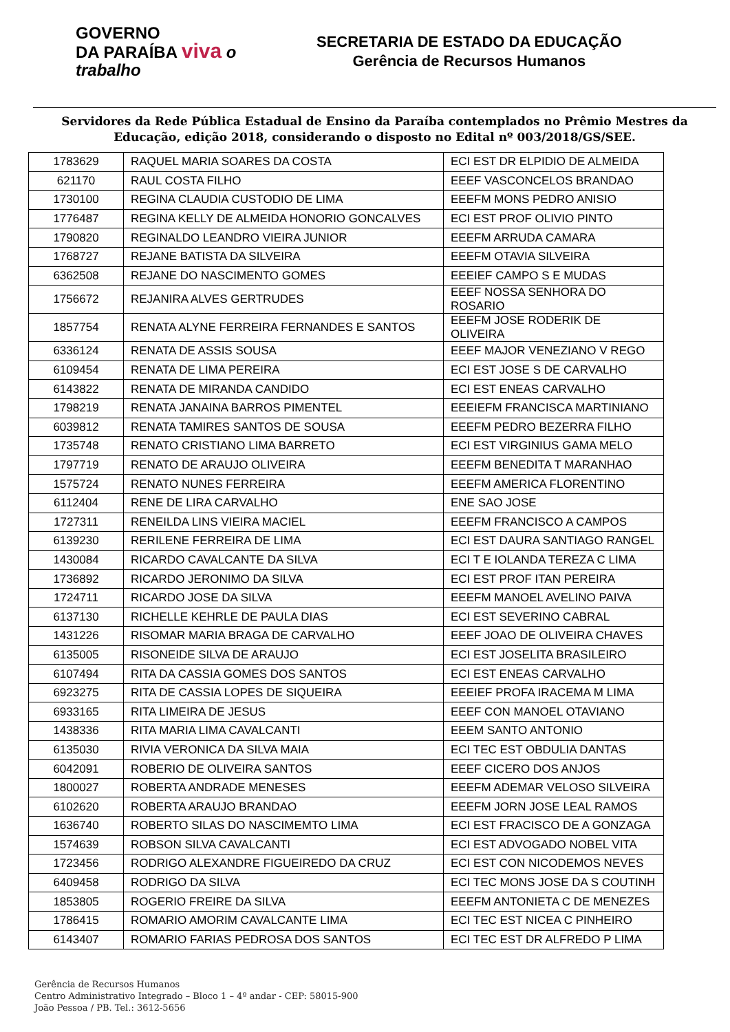GOVERNO
DA PARAÍBA viva o trabalho
SECRETARIA DE ESTADO DA EDUCAÇÃO
Gerência de Recursos Humanos
Servidores da Rede Pública Estadual de Ensino da Paraíba contemplados no Prêmio Mestres da Educação, edição 2018, considerando o disposto no Edital nº 003/2018/GS/SEE.
| 1783629 | RAQUEL MARIA SOARES DA COSTA | ECI EST DR ELPIDIO DE ALMEIDA |
| 621170 | RAUL COSTA FILHO | EEEF VASCONCELOS BRANDAO |
| 1730100 | REGINA CLAUDIA CUSTODIO DE LIMA | EEEFM MONS PEDRO ANISIO |
| 1776487 | REGINA KELLY DE ALMEIDA HONORIO GONCALVES | ECI EST PROF OLIVIO PINTO |
| 1790820 | REGINALDO LEANDRO VIEIRA JUNIOR | EEEFM ARRUDA CAMARA |
| 1768727 | REJANE BATISTA DA SILVEIRA | EEEFM OTAVIA SILVEIRA |
| 6362508 | REJANE DO NASCIMENTO GOMES | EEEIEF CAMPO S E MUDAS |
| 1756672 | REJANIRA ALVES GERTRUDES | EEEF NOSSA SENHORA DO ROSARIO |
| 1857754 | RENATA ALYNE FERREIRA FERNANDES E SANTOS | EEEFM JOSE RODERIK DE OLIVEIRA |
| 6336124 | RENATA DE ASSIS SOUSA | EEEF MAJOR VENEZIANO V REGO |
| 6109454 | RENATA DE LIMA PEREIRA | ECI EST JOSE S DE CARVALHO |
| 6143822 | RENATA DE MIRANDA CANDIDO | ECI EST ENEAS CARVALHO |
| 1798219 | RENATA JANAINA BARROS PIMENTEL | EEEIEFM FRANCISCA MARTINIANO |
| 6039812 | RENATA TAMIRES SANTOS DE SOUSA | EEEFM PEDRO BEZERRA FILHO |
| 1735748 | RENATO CRISTIANO LIMA BARRETO | ECI EST VIRGINIUS GAMA MELO |
| 1797719 | RENATO DE ARAUJO OLIVEIRA | EEEFM BENEDITA T MARANHAO |
| 1575724 | RENATO NUNES FERREIRA | EEEFM AMERICA FLORENTINO |
| 6112404 | RENE DE LIRA CARVALHO | ENE SAO JOSE |
| 1727311 | RENEILDA LINS VIEIRA MACIEL | EEEFM FRANCISCO A CAMPOS |
| 6139230 | RERILENE FERREIRA DE LIMA | ECI EST DAURA SANTIAGO RANGEL |
| 1430084 | RICARDO CAVALCANTE DA SILVA | ECI T E IOLANDA TEREZA C LIMA |
| 1736892 | RICARDO JERONIMO DA SILVA | ECI EST PROF ITAN PEREIRA |
| 1724711 | RICARDO JOSE DA SILVA | EEEFM MANOEL AVELINO PAIVA |
| 6137130 | RICHELLE KEHRLE DE PAULA DIAS | ECI EST SEVERINO CABRAL |
| 1431226 | RISOMAR MARIA BRAGA DE CARVALHO | EEEF JOAO DE OLIVEIRA CHAVES |
| 6135005 | RISONEIDE SILVA DE ARAUJO | ECI EST JOSELITA BRASILEIRO |
| 6107494 | RITA DA CASSIA GOMES DOS SANTOS | ECI EST ENEAS CARVALHO |
| 6923275 | RITA DE CASSIA LOPES DE SIQUEIRA | EEEIEF PROFA IRACEMA M LIMA |
| 6933165 | RITA LIMEIRA DE JESUS | EEEF CON MANOEL OTAVIANO |
| 1438336 | RITA MARIA LIMA CAVALCANTI | EEEM SANTO ANTONIO |
| 6135030 | RIVIA VERONICA DA SILVA MAIA | ECI TEC EST OBDULIA DANTAS |
| 6042091 | ROBERIO DE OLIVEIRA SANTOS | EEEF CICERO DOS ANJOS |
| 1800027 | ROBERTA ANDRADE MENESES | EEEFM ADEMAR VELOSO SILVEIRA |
| 6102620 | ROBERTA ARAUJO BRANDAO | EEEFM JORN JOSE LEAL RAMOS |
| 1636740 | ROBERTO SILAS DO NASCIMEMTO LIMA | ECI EST FRACISCO DE A GONZAGA |
| 1574639 | ROBSON SILVA CAVALCANTI | ECI EST ADVOGADO NOBEL VITA |
| 1723456 | RODRIGO ALEXANDRE FIGUEIREDO DA CRUZ | ECI EST CON NICODEMOS NEVES |
| 6409458 | RODRIGO DA SILVA | ECI TEC MONS JOSE DA S COUTINH |
| 1853805 | ROGERIO FREIRE DA SILVA | EEEFM ANTONIETA C DE MENEZES |
| 1786415 | ROMARIO AMORIM CAVALCANTE LIMA | ECI TEC EST NICEA C PINHEIRO |
| 6143407 | ROMARIO FARIAS PEDROSA DOS SANTOS | ECI TEC EST DR ALFREDO P LIMA |
Gerência de Recursos Humanos
Centro Administrativo Integrado – Bloco 1 – 4º andar - CEP: 58015-900
João Pessoa / PB. Tel.: 3612-5656